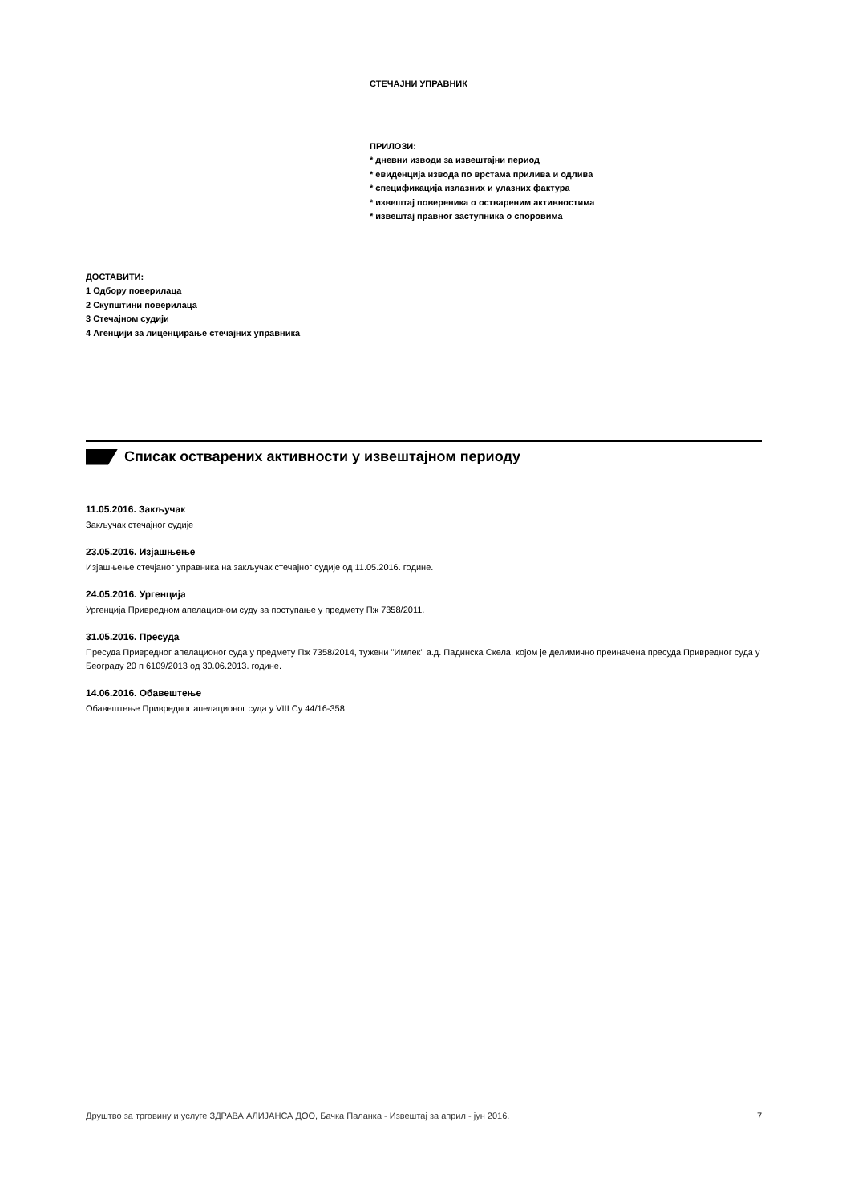СТЕЧАЈНИ УПРАВНИК
ПРИЛОЗИ:
* дневни изводи за извештајни период
* евиденција извода по врстама прилива и одлива
* спецификација излазних и улазних фактура
* извештај повереника о оствареним активностима
* извештај правног заступника о споровима
ДОСТАВИТИ:
1 Одбору поверилаца
2 Скупштини поверилаца
3 Стечајном судији
4 Агенцији за лиценцирање стечајних управника
Списак остварених активности у извештајном периоду
11.05.2016. Закључак
Закључак стечајног судије
23.05.2016. Изјашњење
Изјашњење стечјаног управника на закључак стечајног судије од 11.05.2016. године.
24.05.2016. Ургенција
Ургенција Привредном апелационом суду за поступање у предмету Пж 7358/2011.
31.05.2016. Пресуда
Пресуда Привредног апелационог суда у предмету Пж 7358/2014, тужени ''Имлек'' а.д. Падинска Скела, којом је делимично преиначена пресуда Привредног суда у Београду 20 п 6109/2013 од 30.06.2013. године.
14.06.2016. Обавештење
Обавештење Привредног апелационог суда у VIII Су 44/16-358
Друштво за трговину и услуге ЗДРАВА АЛИЈАНСА ДОО, Бачка Паланка - Извештај за април - јун 2016. 7